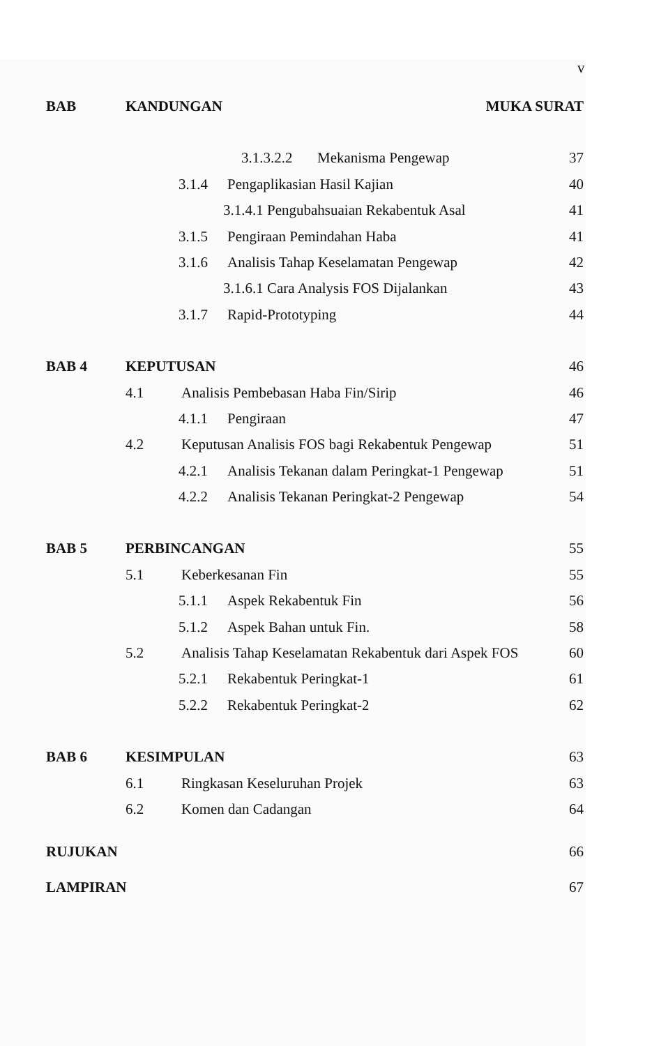v
BAB KANDUNGAN MUKA SURAT 3.1.3.2.2 Mekanisma Pengewap 37 3.1.4 Pengaplikasian Hasil Kajian 40 3.1.4.1 Pengubahsuaian Rekabentuk Asal 41 3.1.5 Pengiraan Pemindahan Haba 41 3.1.6 Analisis Tahap Keselamatan Pengewap 42 3.1.6.1 Cara Analysis FOS Dijalankan 43 3.1.7 Rapid-Prototyping 44 BAB 4 KEPUTUSAN 46 4.1 Analisis Pembebasan Haba Fin/Sirip 46 4.1.1 Pengiraan 47 4.2 Keputusan Analisis FOS bagi Rekabentuk Pengewap 51 4.2.1 Analisis Tekanan dalam Peringkat-1 Pengewap 51 4.2.2 Analisis Tekanan Peringkat-2 Pengewap 54 BAB 5 PERBINCANGAN 55 5.1 Keberkesanan Fin 55 5.1.1 Aspek Rekabentuk Fin 56 5.1.2 Aspek Bahan untuk Fin. 58 5.2 Analisis Tahap Keselamatan Rekabentuk dari Aspek FOS 60 5.2.1 Rekabentuk Peringkat-1 61 5.2.2 Rekabentuk Peringkat-2 62 BAB 6 KESIMPULAN 63 6.1 Ringkasan Keseluruhan Projek 63 6.2 Komen dan Cadangan 64 RUJUKAN 66 LAMPIRAN 67